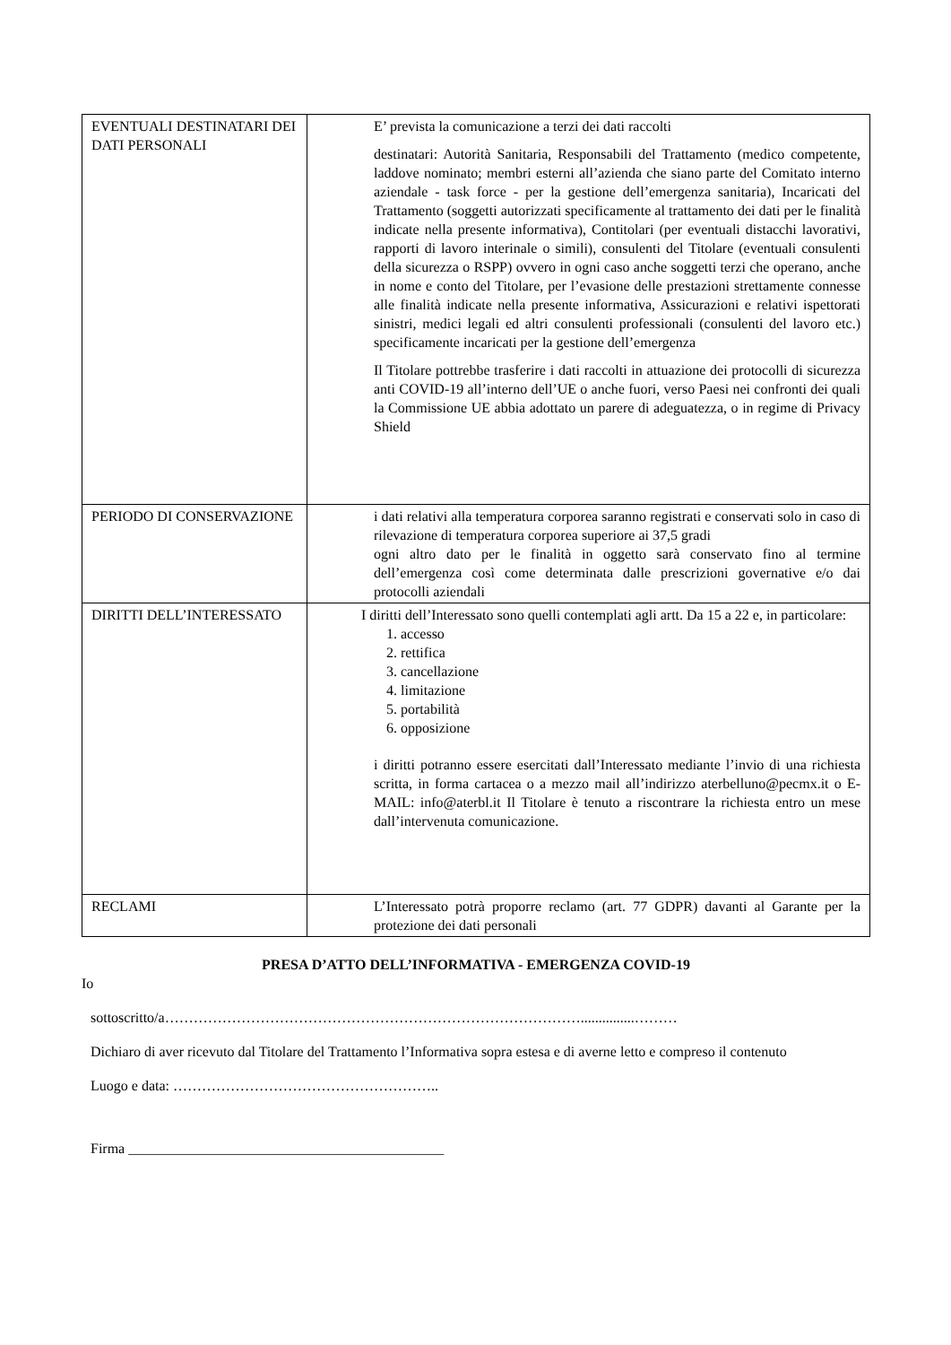| EVENTUALI DESTINATARI DEI DATI PERSONALI | E’ prevista la comunicazione a terzi dei dati raccolti destinatari: Autorità Sanitaria, Responsabili del Trattamento (medico competente, laddove nominato; membri esterni all’azienda che siano parte del Comitato interno aziendale - task force - per la gestione dell’emergenza sanitaria), Incaricati del Trattamento (soggetti autorizzati specificamente al trattamento dei dati per le finalità indicate nella presente informativa), Contitolari (per eventuali distacchi lavorativi, rapporti di lavoro interinale o simili), consulenti del Titolare (eventuali consulenti della sicurezza o RSPP) ovvero in ogni caso anche soggetti terzi che operano, anche in nome e conto del Titolare, per l’evasione delle prestazioni strettamente connesse alle finalità indicate nella presente informativa, Assicurazioni e relativi ispettorati sinistri, medici legali ed altri consulenti professionali (consulenti del lavoro etc.) specificamente incaricati per la gestione dell’emergenza Il Titolare pottrebbe trasferire i dati raccolti in attuazione dei protocolli di sicurezza anti COVID-19 all’interno dell’UE o anche fuori, verso Paesi nei confronti dei quali la Commissione UE abbia adottato un parere di adeguatezza, o in regime di Privacy Shield |
| PERIODO DI CONSERVAZIONE | i dati relativi alla temperatura corporea saranno registrati e conservati solo in caso di rilevazione di temperatura corporea superiore ai 37,5 gradi ogni altro dato per le finalità in oggetto sarà conservato fino al termine dell’emergenza così come determinata dalle prescrizioni governative e/o dai protocolli aziendali |
| DIRITTI DELL’INTERESSATO | I diritti dell’Interessato sono quelli contemplati agli artt. Da 15 a 22 e, in particolare: 1. accesso 2. rettifica 3. cancellazione 4. limitazione 5. portabilità 6. opposizione i diritti potranno essere esercitati dall’Interessato mediante l’invio di una richiesta scritta, in forma cartacea o a mezzo mail all’indirizzo aterbelluno@pecmx.it o E- MAIL: info@aterbl.it Il Titolare è tenuto a riscontrare la richiesta entro un mese dall’intervenuta comunicazione. |
| RECLAMI | L’Interessato potrà proporre reclamo (art. 77 GDPR) davanti al Garante per la protezione dei dati personali |
PRESA D’ATTO DELL’INFORMATIVA - EMERGENZA COVID-19
Io
sottoscritto/a……………………………………………………………………………...............………
Dichiaro di aver ricevuto dal Titolare del Trattamento l’Informativa sopra estesa e di averne letto e compreso il contenuto
Luogo e data: ………………………………………………..
Firma ____________________________________________